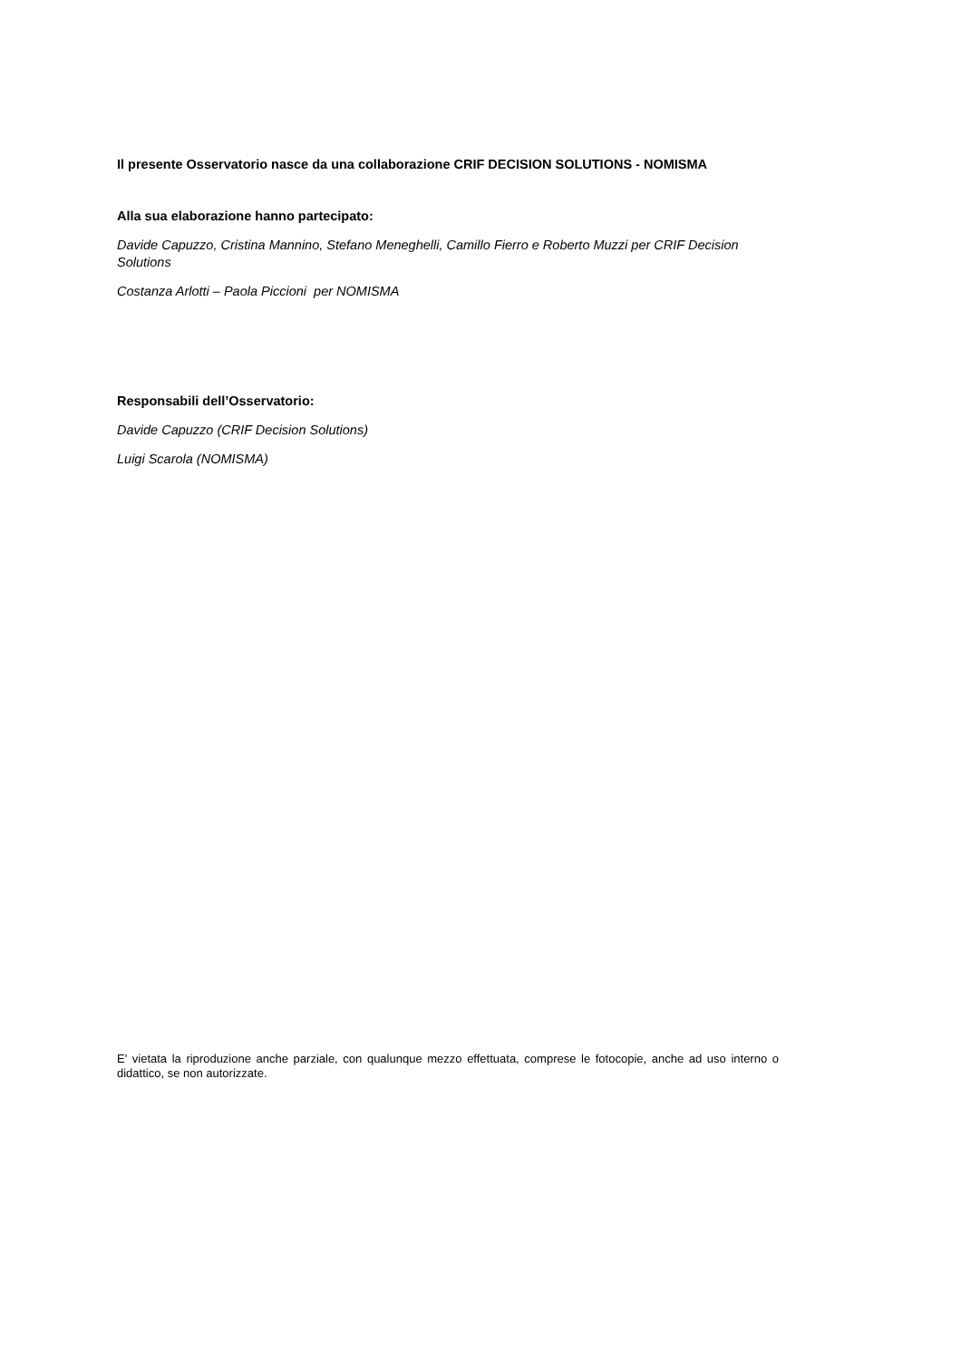Il presente Osservatorio nasce da una collaborazione CRIF DECISION SOLUTIONS - NOMISMA
Alla sua elaborazione hanno partecipato:
Davide Capuzzo, Cristina Mannino, Stefano Meneghelli, Camillo Fierro e Roberto Muzzi per CRIF Decision Solutions
Costanza Arlotti – Paola Piccioni per NOMISMA
Responsabili dell’Osservatorio:
Davide Capuzzo (CRIF Decision Solutions)
Luigi Scarola (NOMISMA)
E' vietata la riproduzione anche parziale, con qualunque mezzo effettuata, comprese le fotocopie, anche ad uso interno o didattico, se non autorizzate.